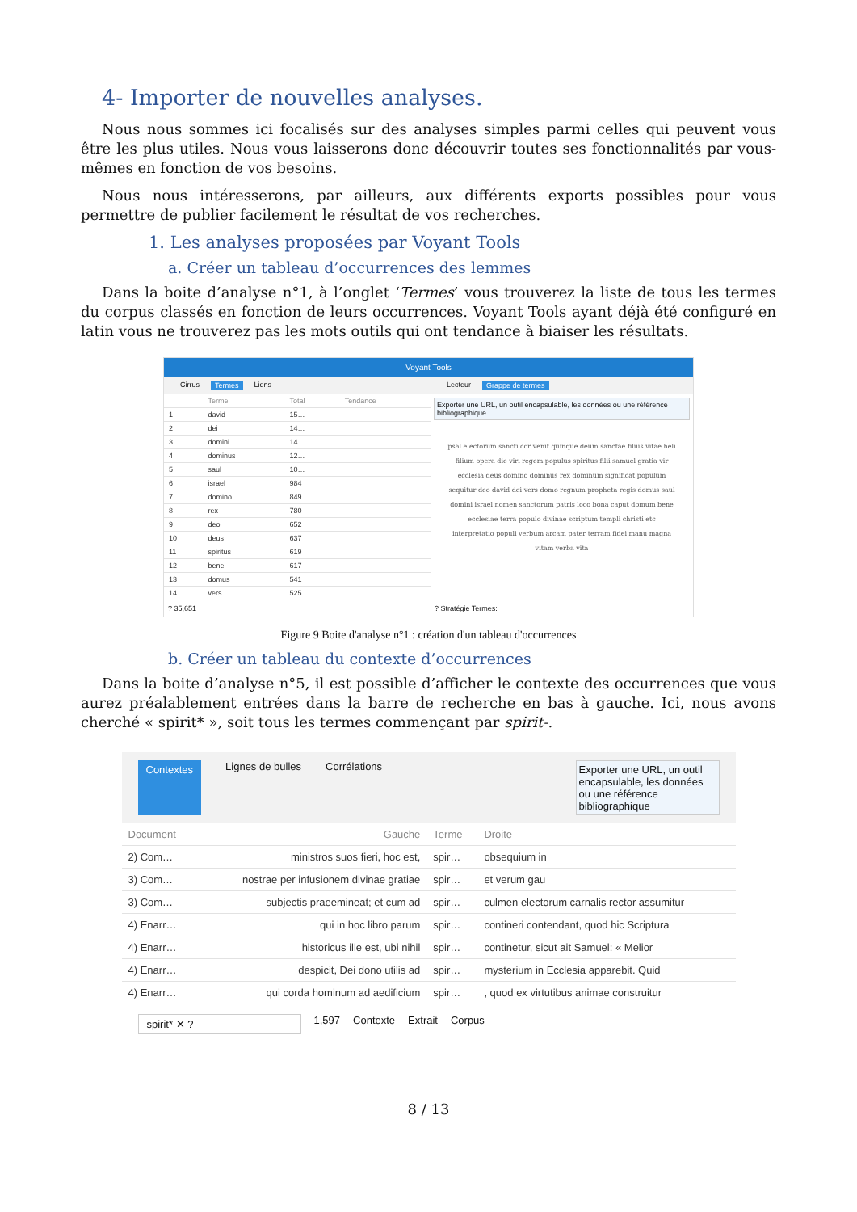4- Importer de nouvelles analyses.
Nous nous sommes ici focalisés sur des analyses simples parmi celles qui peuvent vous être les plus utiles. Nous vous laisserons donc découvrir toutes ses fonctionnalités par vous-mêmes en fonction de vos besoins.
Nous nous intéresserons, par ailleurs, aux différents exports possibles pour vous permettre de publier facilement le résultat de vos recherches.
1. Les analyses proposées par Voyant Tools
a. Créer un tableau d’occurrences des lemmes
Dans la boite d’analyse n°1, à l’onglet ‘Termes’ vous trouverez la liste de tous les termes du corpus classés en fonction de leurs occurrences. Voyant Tools ayant déjà été configuré en latin vous ne trouverez pas les mots outils qui ont tendance à biaiser les résultats.
Voyant Tools
Cirrus Termes Liens
| | Terme | Total | Tendance |
| --- | --- | --- | --- |
| 1 | david | 15… | |
| 2 | dei | 14… | |
| 3 | domini | 14… | |
| 4 | dominus | 12… | |
| 5 | saul | 10… | |
| 6 | israel | 984 | |
| 7 | domino | 849 | |
| 8 | rex | 780 | |
| 9 | deo | 652 | |
| 10 | deus | 637 | |
| 11 | spiritus | 619 | |
| 12 | bene | 617 | |
| 13 | domus | 541 | |
| 14 | vers | 525 | |
? 35,651
Lecteur Grappe de termes
Exporter une URL, un outil encapsulable, les données ou une référence bibliographique
psal electorum sancti cor venit quinque deum sanctae filius vitae heli filium opera die viri regem populus spiritus filii samuel gratia vir ecclesia deus domino dominus rex dominum significat populum sequitur deo david dei vers domo regnum propheta regis domus saul domini israel nomen sanctorum patris loco bona caput domum bene ecclesiae terra populo divinae scriptum templi christi etc interpretatio populi verbum arcam pater terram fidei manu magna vitam verba vita
? Stratégie Termes:
Figure 9 Boite d'analyse n°1 : création d'un tableau d'occurrences
b. Créer un tableau du contexte d’occurrences
Dans la boite d’analyse n°5, il est possible d’afficher le contexte des occurrences que vous aurez préalablement entrées dans la barre de recherche en bas à gauche. Ici, nous avons cherché « spirit* », soit tous les termes commençant par spirit-.
Contextes Lignes de bulles Corrélations Exporter une URL, un outil encapsulable, les données ou une référence bibliographique
| Document | Gauche | Terme | Droite |
| --- | --- | --- | --- |
| 2) Com… | ministros suos fieri, hoc est, | spir… | obsequium in |
| 3) Com… | nostrae per infusionem divinae gratiae | spir… | et verum gau |
| 3) Com… | subjectis praeemineat; et cum ad | spir… | culmen electorum carnalis rector assumitur |
| 4) Enarr… | qui in hoc libro parum | spir… | contineri contendant, quod hic Scriptura |
| 4) Enarr… | historicus ille est, ubi nihil | spir… | continetur, sicut ait Samuel: « Melior |
| 4) Enarr… | despicit, Dei dono utilis ad | spir… | mysterium in Ecclesia apparebit. Quid |
| 4) Enarr… | qui corda hominum ad aedificium | spir… | , quod ex virtutibus animae construitur |
spirit* ✕ ? 1,597 Contexte Extrait Corpus
8 / 13